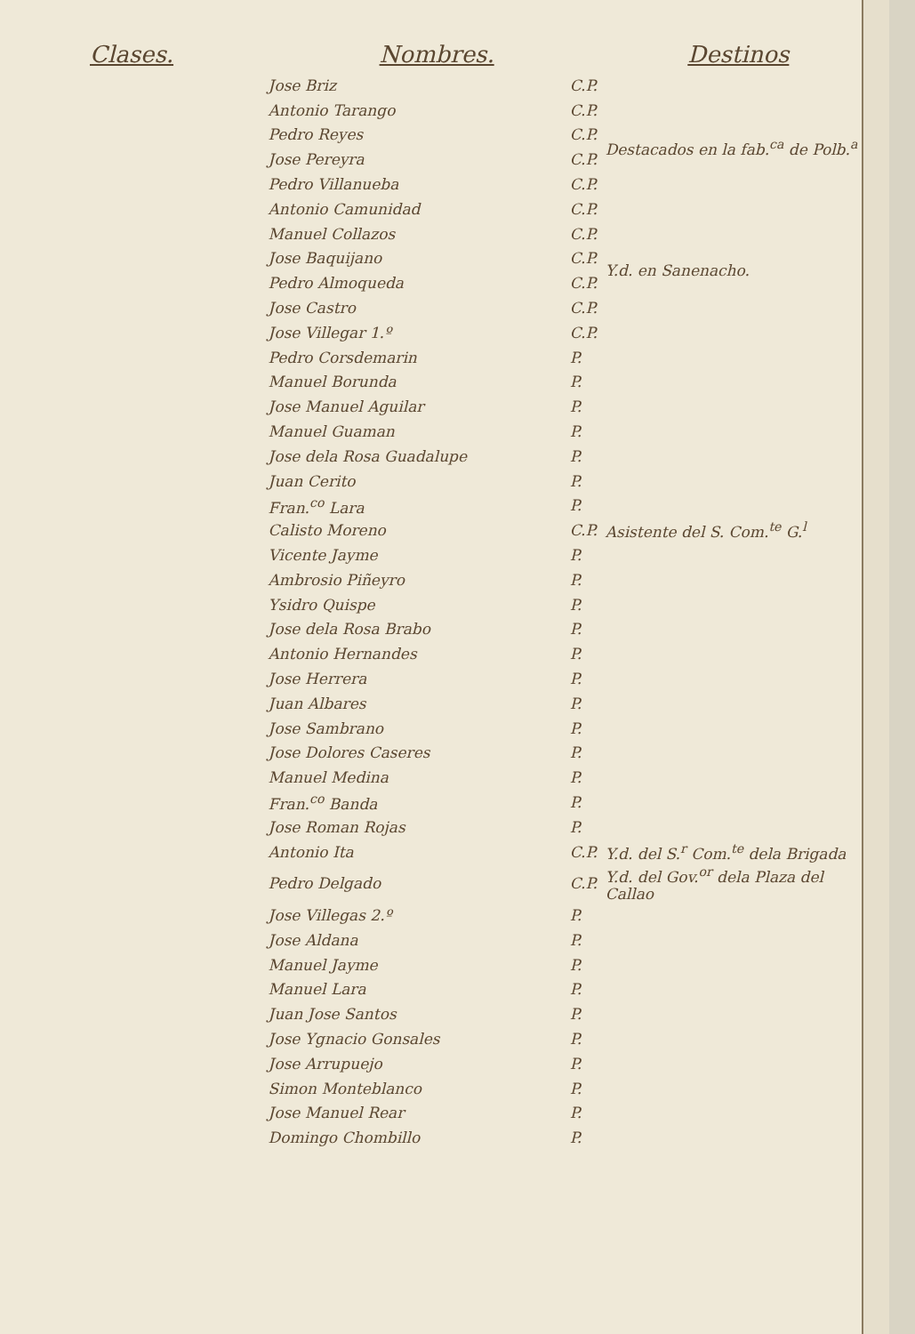| Clases. | Nombres. | | Destinos |
| --- | --- | --- | --- |
| | Jose Briz | C.P. | Destacados en la fab.<sup>ca</sup> de Polb.<sup>a</sup> |
| | Antonio Tarango | C.P. | |
| | Pedro Reyes | C.P. | |
| | Jose Pereyra | C.P. | |
| | Pedro Villanueba | C.P. | |
| | Antonio Camunidad | C.P. | |
| | Manuel Collazos | C.P. | Y.d. en Sanenacho. |
| | Jose Baquijano | C.P. | |
| | Pedro Almoqueda | C.P. | |
| | Jose Castro | C.P. | |
| | Jose Villegar 1.º | C.P. | |
| | Pedro Corsdemarin | P. | |
| | Manuel Borunda | P. | |
| | Jose Manuel Aguilar | P. | |
| | Manuel Guaman | P. | |
| | Jose dela Rosa Guadalupe | P. | |
| | Juan Cerito | P. | |
| | Fran.<sup>co</sup> Lara | P. | |
| | Calisto Moreno | C.P. | Asistente del S. Com.<sup>te</sup> G.<sup>l</sup> |
| | Vicente Jayme | P. | |
| | Ambrosio Piñeyro | P. | |
| | Ysidro Quispe | P. | |
| | Jose dela Rosa Brabo | P. | |
| | Antonio Hernandes | P. | |
| | Jose Herrera | P. | |
| | Juan Albares | P. | |
| | Jose Sambrano | P. | |
| | Jose Dolores Caseres | P. | |
| | Manuel Medina | P. | |
| | Fran.<sup>co</sup> Banda | P. | |
| | Jose Roman Rojas | P. | |
| | Antonio Ita | C.P. | Y.d. del S.<sup>r</sup> Com.<sup>te</sup> dela Brigada |
| | Pedro Delgado | C.P. | Y.d. del Gov.<sup>or</sup> dela Plaza del Callao |
| | Jose Villegas 2.º | P. | |
| | Jose Aldana | P. | |
| | Manuel Jayme | P. | |
| | Manuel Lara | P. | |
| | Juan Jose Santos | P. | |
| | Jose Ygnacio Gonsales | P. | |
| | Jose Arrupuejo | P. | |
| | Simon Monteblanco | P. | |
| | Jose Manuel Rear | P. | |
| | Domingo Chombillo | P. | |